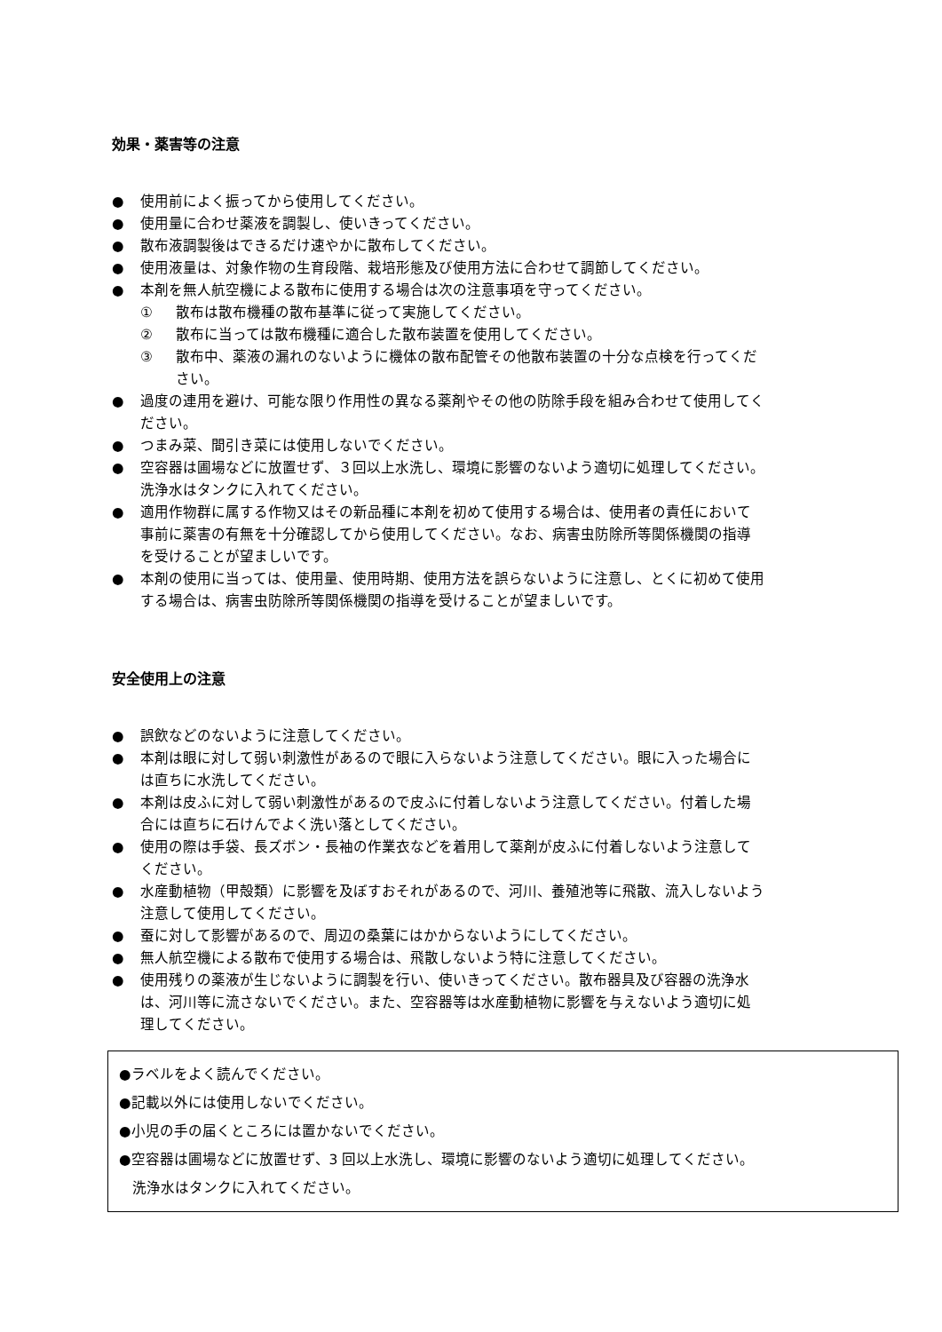効果・薬害等の注意
● 使用前によく振ってから使用してください。
● 使用量に合わせ薬液を調製し、使いきってください。
● 散布液調製後はできるだけ速やかに散布してください。
● 使用液量は、対象作物の生育段階、栽培形態及び使用方法に合わせて調節してください。
● 本剤を無人航空機による散布に使用する場合は次の注意事項を守ってください。
① 散布は散布機種の散布基準に従って実施してください。
② 散布に当っては散布機種に適合した散布装置を使用してください。
③ 散布中、薬液の漏れのないように機体の散布配管その他散布装置の十分な点検を行ってください。
● 過度の連用を避け、可能な限り作用性の異なる薬剤やその他の防除手段を組み合わせて使用してください。
● つまみ菜、間引き菜には使用しないでください。
● 空容器は圃場などに放置せず、３回以上水洗し、環境に影響のないよう適切に処理してください。洗浄水はタンクに入れてください。
● 適用作物群に属する作物又はその新品種に本剤を初めて使用する場合は、使用者の責任において事前に薬害の有無を十分確認してから使用してください。なお、病害虫防除所等関係機関の指導を受けることが望ましいです。
● 本剤の使用に当っては、使用量、使用時期、使用方法を誤らないように注意し、とくに初めて使用する場合は、病害虫防除所等関係機関の指導を受けることが望ましいです。
安全使用上の注意
● 誤飲などのないように注意してください。
● 本剤は眼に対して弱い刺激性があるので眼に入らないよう注意してください。眼に入った場合には直ちに水洗してください。
● 本剤は皮ふに対して弱い刺激性があるので皮ふに付着しないよう注意してください。付着した場合には直ちに石けんでよく洗い落としてください。
● 使用の際は手袋、長ズボン・長袖の作業衣などを着用して薬剤が皮ふに付着しないよう注意してください。
● 水産動植物（甲殻類）に影響を及ぼすおそれがあるので、河川、養殖池等に飛散、流入しないよう注意して使用してください。
● 蚕に対して影響があるので、周辺の桑葉にはかからないようにしてください。
● 無人航空機による散布で使用する場合は、飛散しないよう特に注意してください。
● 使用残りの薬液が生じないように調製を行い、使いきってください。散布器具及び容器の洗浄水は、河川等に流さないでください。また、空容器等は水産動植物に影響を与えないよう適切に処理してください。
●ラベルをよく読んでください。
●記載以外には使用しないでください。
●小児の手の届くところには置かないでください。
●空容器は圃場などに放置せず、3 回以上水洗し、環境に影響のないよう適切に処理してください。
洗浄水はタンクに入れてください。